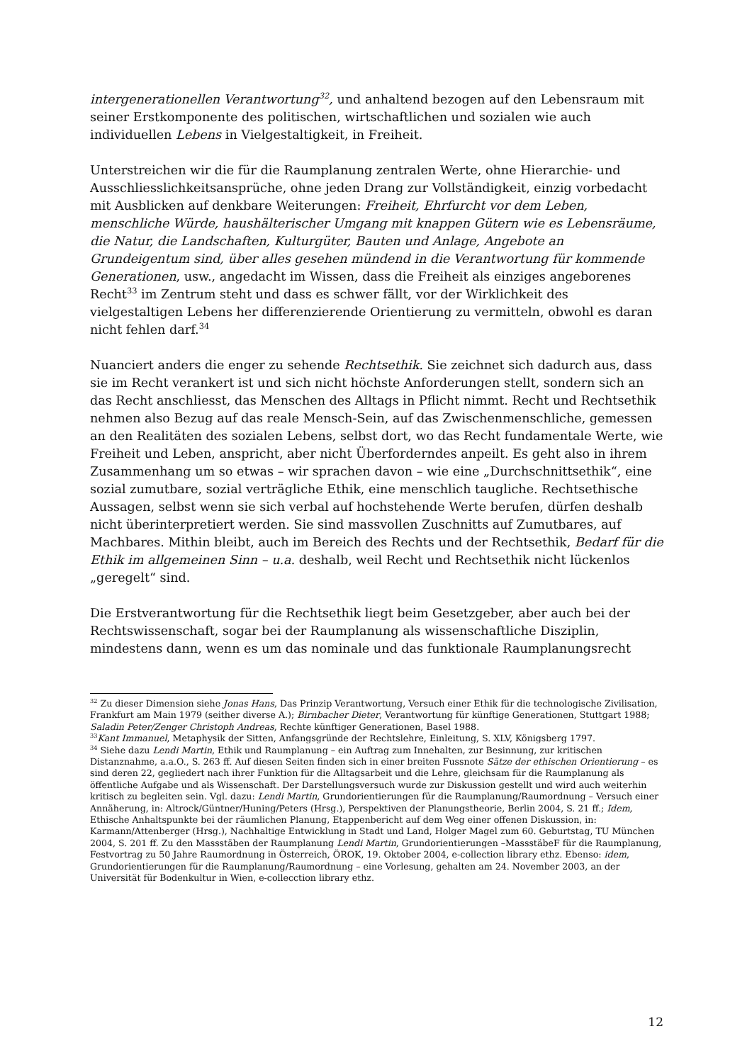intergenerationellen Verantwortung<sup>32</sup>, und anhaltend bezogen auf den Lebensraum mit seiner Erstkomponente des politischen, wirtschaftlichen und sozialen wie auch individuellen Lebens in Vielgestaltigkeit, in Freiheit.
Unterstreichen wir die für die Raumplanung zentralen Werte, ohne Hierarchie- und Ausschliesslichkeitsansprüche, ohne jeden Drang zur Vollständigkeit, einzig vorbedacht mit Ausblicken auf denkbare Weiterungen: Freiheit, Ehrfurcht vor dem Leben, menschliche Würde, haushälterischer Umgang mit knappen Gütern wie es Lebensräume, die Natur, die Landschaften, Kulturgüter, Bauten und Anlage, Angebote an Grundeigentum sind, über alles gesehen mündend in die Verantwortung für kommende Generationen, usw., angedacht im Wissen, dass die Freiheit als einziges angeborenes Recht<sup>33</sup> im Zentrum steht und dass es schwer fällt, vor der Wirklichkeit des vielgestaltigen Lebens her differenzierende Orientierung zu vermitteln, obwohl es daran nicht fehlen darf.<sup>34</sup>
Nuanciert anders die enger zu sehende Rechtsethik. Sie zeichnet sich dadurch aus, dass sie im Recht verankert ist und sich nicht höchste Anforderungen stellt, sondern sich an das Recht anschliesst, das Menschen des Alltags in Pflicht nimmt. Recht und Rechtsethik nehmen also Bezug auf das reale Mensch-Sein, auf das Zwischenmenschliche, gemessen an den Realitäten des sozialen Lebens, selbst dort, wo das Recht fundamentale Werte, wie Freiheit und Leben, anspricht, aber nicht Überforderndes anpeilt. Es geht also in ihrem Zusammenhang um so etwas – wir sprachen davon – wie eine „Durchschnittsethik“, eine sozial zumutbare, sozial verträgliche Ethik, eine menschlich taugliche. Rechtsethische Aussagen, selbst wenn sie sich verbal auf hochstehende Werte berufen, dürfen deshalb nicht überinterpretiert werden. Sie sind massvollen Zuschnitts auf Zumutbares, auf Machbares. Mithin bleibt, auch im Bereich des Rechts und der Rechtsethik, Bedarf für die Ethik im allgemeinen Sinn – u.a. deshalb, weil Recht und Rechtsethik nicht lückenlos „geregelt“ sind.
Die Erstverantwortung für die Rechtsethik liegt beim Gesetzgeber, aber auch bei der Rechtswissenschaft, sogar bei der Raumplanung als wissenschaftliche Disziplin, mindestens dann, wenn es um das nominale und das funktionale Raumplanungsrecht
<sup>32</sup> Zu dieser Dimension siehe Jonas Hans, Das Prinzip Verantwortung, Versuch einer Ethik für die technologische Zivilisation, Frankfurt am Main 1979 (seither diverse A.); Birnbacher Dieter, Verantwortung für künftige Generationen, Stuttgart 1988; Saladin Peter/Zenger Christoph Andreas, Rechte künftiger Generationen, Basel 1988.
<sup>33</sup> Kant Immanuel, Metaphysik der Sitten, Anfangsgründe der Rechtslehre, Einleitung, S. XLV, Königsberg 1797.
<sup>34</sup> Siehe dazu Lendi Martin, Ethik und Raumplanung – ein Auftrag zum Innehalten, zur Besinnung, zur kritischen Distanznahme, a.a.O., S. 263 ff. Auf diesen Seiten finden sich in einer breiten Fussnote Sätze der ethischen Orientierung – es sind deren 22, gegliedert nach ihrer Funktion für die Alltagsarbeit und die Lehre, gleichsam für die Raumplanung als öffentliche Aufgabe und als Wissenschaft. Der Darstellungsversuch wurde zur Diskussion gestellt und wird auch weiterhin kritisch zu begleiten sein. Vgl. dazu: Lendi Martin, Grundorientierungen für die Raumplanung/Raumordnung – Versuch einer Annäherung, in: Altrock/Güntner/Huning/Peters (Hrsg.), Perspektiven der Planungstheorie, Berlin 2004, S. 21 ff.; Idem, Ethische Anhaltspunkte bei der räumlichen Planung, Etappenbericht auf dem Weg einer offenen Diskussion, in: Karmann/Attenberger (Hrsg.), Nachhaltige Entwicklung in Stadt und Land, Holger Magel zum 60. Geburtstag, TU München 2004, S. 201 ff. Zu den Massstäben der Raumplanung Lendi Martin, Grundorientierungen –MassstäbeF für die Raumplanung, Festvortrag zu 50 Jahre Raumordnung in Österreich, ÖROK, 19. Oktober 2004, e-collection library ethz. Ebenso: idem, Grundorientierungen für die Raumplanung/Raumordnung – eine Vorlesung, gehalten am 24. November 2003, an der Universität für Bodenkultur in Wien, e-collecction library ethz.
12